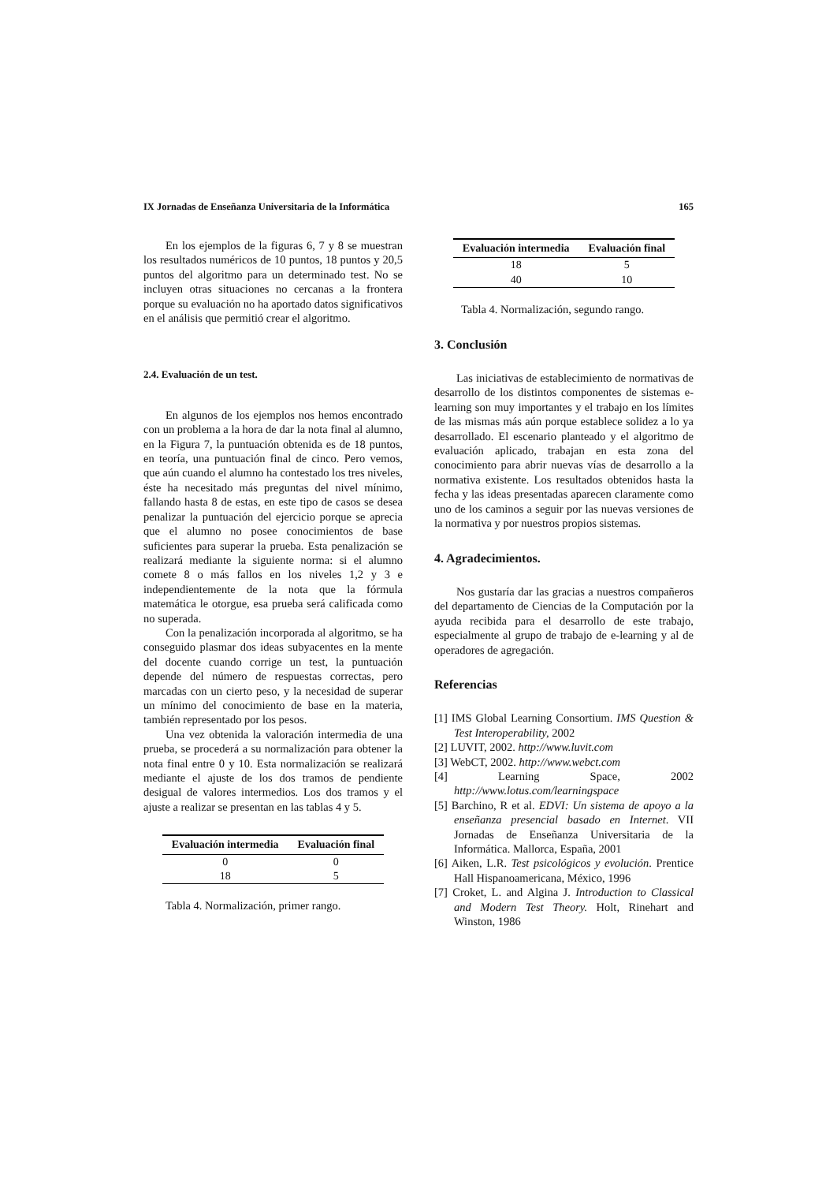IX Jornadas de Enseñanza Universitaria de la Informática 165
En los ejemplos de la figuras 6, 7 y 8 se muestran los resultados numéricos de 10 puntos, 18 puntos y 20,5 puntos del algoritmo para un determinado test. No se incluyen otras situaciones no cercanas a la frontera porque su evaluación no ha aportado datos significativos en el análisis que permitió crear el algoritmo.
2.4. Evaluación de un test.
En algunos de los ejemplos nos hemos encontrado con un problema a la hora de dar la nota final al alumno, en la Figura 7, la puntuación obtenida es de 18 puntos, en teoría, una puntuación final de cinco. Pero vemos, que aún cuando el alumno ha contestado los tres niveles, éste ha necesitado más preguntas del nivel mínimo, fallando hasta 8 de estas, en este tipo de casos se desea penalizar la puntuación del ejercicio porque se aprecia que el alumno no posee conocimientos de base suficientes para superar la prueba. Esta penalización se realizará mediante la siguiente norma: si el alumno comete 8 o más fallos en los niveles 1,2 y 3 e independientemente de la nota que la fórmula matemática le otorgue, esa prueba será calificada como no superada.
Con la penalización incorporada al algoritmo, se ha conseguido plasmar dos ideas subyacentes en la mente del docente cuando corrige un test, la puntuación depende del número de respuestas correctas, pero marcadas con un cierto peso, y la necesidad de superar un mínimo del conocimiento de base en la materia, también representado por los pesos.
Una vez obtenida la valoración intermedia de una prueba, se procederá a su normalización para obtener la nota final entre 0 y 10. Esta normalización se realizará mediante el ajuste de los dos tramos de pendiente desigual de valores intermedios. Los dos tramos y el ajuste a realizar se presentan en las tablas 4 y 5.
| Evaluación intermedia | Evaluación final |
| --- | --- |
| 0 | 0 |
| 18 | 5 |
Tabla 4. Normalización, primer rango.
| Evaluación intermedia | Evaluación final |
| --- | --- |
| 18 | 5 |
| 40 | 10 |
Tabla 4. Normalización, segundo rango.
3. Conclusión
Las iniciativas de establecimiento de normativas de desarrollo de los distintos componentes de sistemas e-learning son muy importantes y el trabajo en los límites de las mismas más aún porque establece solidez a lo ya desarrollado. El escenario planteado y el algoritmo de evaluación aplicado, trabajan en esta zona del conocimiento para abrir nuevas vías de desarrollo a la normativa existente. Los resultados obtenidos hasta la fecha y las ideas presentadas aparecen claramente como uno de los caminos a seguir por las nuevas versiones de la normativa y por nuestros propios sistemas.
4. Agradecimientos.
Nos gustaría dar las gracias a nuestros compañeros del departamento de Ciencias de la Computación por la ayuda recibida para el desarrollo de este trabajo, especialmente al grupo de trabajo de e-learning y al de operadores de agregación.
Referencias
[1] IMS Global Learning Consortium. IMS Question & Test Interoperability, 2002
[2] LUVIT, 2002. http://www.luvit.com
[3] WebCT, 2002. http://www.webct.com
[4] Learning Space, 2002 http://www.lotus.com/learningspace
[5] Barchino, R et al. EDVI: Un sistema de apoyo a la enseñanza presencial basado en Internet. VII Jornadas de Enseñanza Universitaria de la Informática. Mallorca, España, 2001
[6] Aiken, L.R. Test psicológicos y evolución. Prentice Hall Hispanoamericana, México, 1996
[7] Croket, L. and Algina J. Introduction to Classical and Modern Test Theory. Holt, Rinehart and Winston, 1986